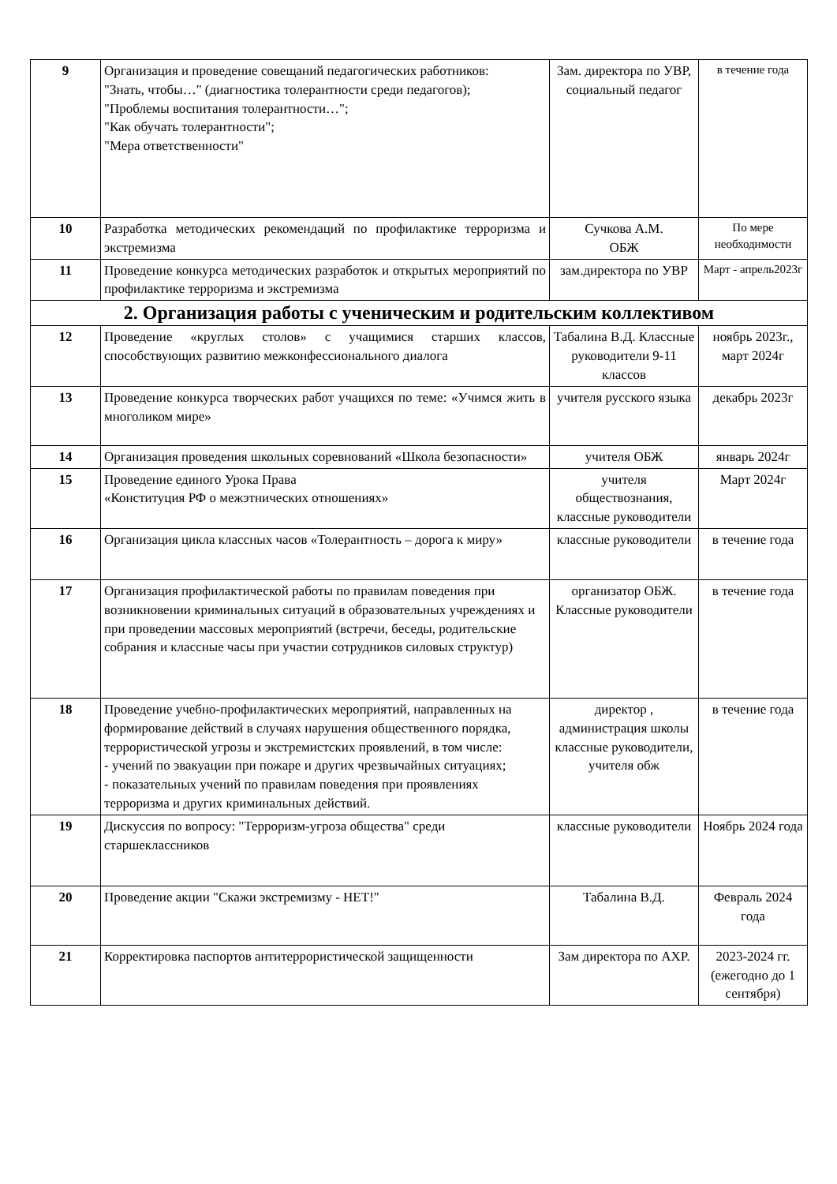| 9 | Организация и проведение совещаний педагогических работников: "Знать, чтобы…" (диагностика толерантности среди педагогов); "Проблемы воспитания толерантности…"; "Как обучать толерантности"; "Мера ответственности" | Зам. директора по УВР, социальный педагог | в течение года |
| 10 | Разработка методических рекомендаций по профилактике терроризма и экстремизма | Сучкова А.М. ОБЖ | По мере необходимости |
| 11 | Проведение конкурса методических разработок и открытых мероприятий по профилактике терроризма и экстремизма | зам.директора по УВР | Март - апрель2023г |
| 2. Организация работы с ученическим и родительским коллективом | | | |
| 12 | Проведение «круглых столов» с учащимися старших классов, способствующих развитию межконфессионального диалога | Табалина В.Д. Классные руководители 9-11 классов | ноябрь 2023г., март 2024г |
| 13 | Проведение конкурса творческих работ учащихся по теме: «Учимся жить в многоликом мире» | учителя русского языка | декабрь 2023г |
| 14 | Организация проведения школьных соревнований «Школа безопасности» | учителя ОБЖ | январь 2024г |
| 15 | Проведение единого Урока Права «Конституция РФ о межэтнических отношениях» | учителя обществознания, классные руководители | Март 2024г |
| 16 | Организация цикла классных часов «Толерантность – дорога к миру» | классные руководители | в течение года |
| 17 | Организация профилактической работы по правилам поведения при возникновении криминальных ситуаций в образовательных учреждениях и при проведении массовых мероприятий (встречи, беседы, родительские собрания и классные часы при участии сотрудников силовых структур) | организатор ОБЖ. Классные руководители | в течение года |
| 18 | Проведение учебно-профилактических мероприятий, направленных на формирование действий в случаях нарушения общественного порядка, террористической угрозы и экстремистских проявлений, в том числе: - учений по эвакуации при пожаре и других чрезвычайных ситуациях; - показательных учений по правилам поведения при проявлениях терроризма и других криминальных действий. | директор , администрация школы классные руководители, учителя обж | в течение года |
| 19 | Дискуссия по вопросу: "Терроризм-угроза общества" среди старшеклассников | классные руководители | Ноябрь 2024 года |
| 20 | Проведение акции "Скажи экстремизму - НЕТ!" | Табалина В.Д. | Февраль 2024 года |
| 21 | Корректировка паспортов антитеррористической защищенности | Зам директора по АХР. | 2023-2024 гг. (ежегодно до 1 сентября) |